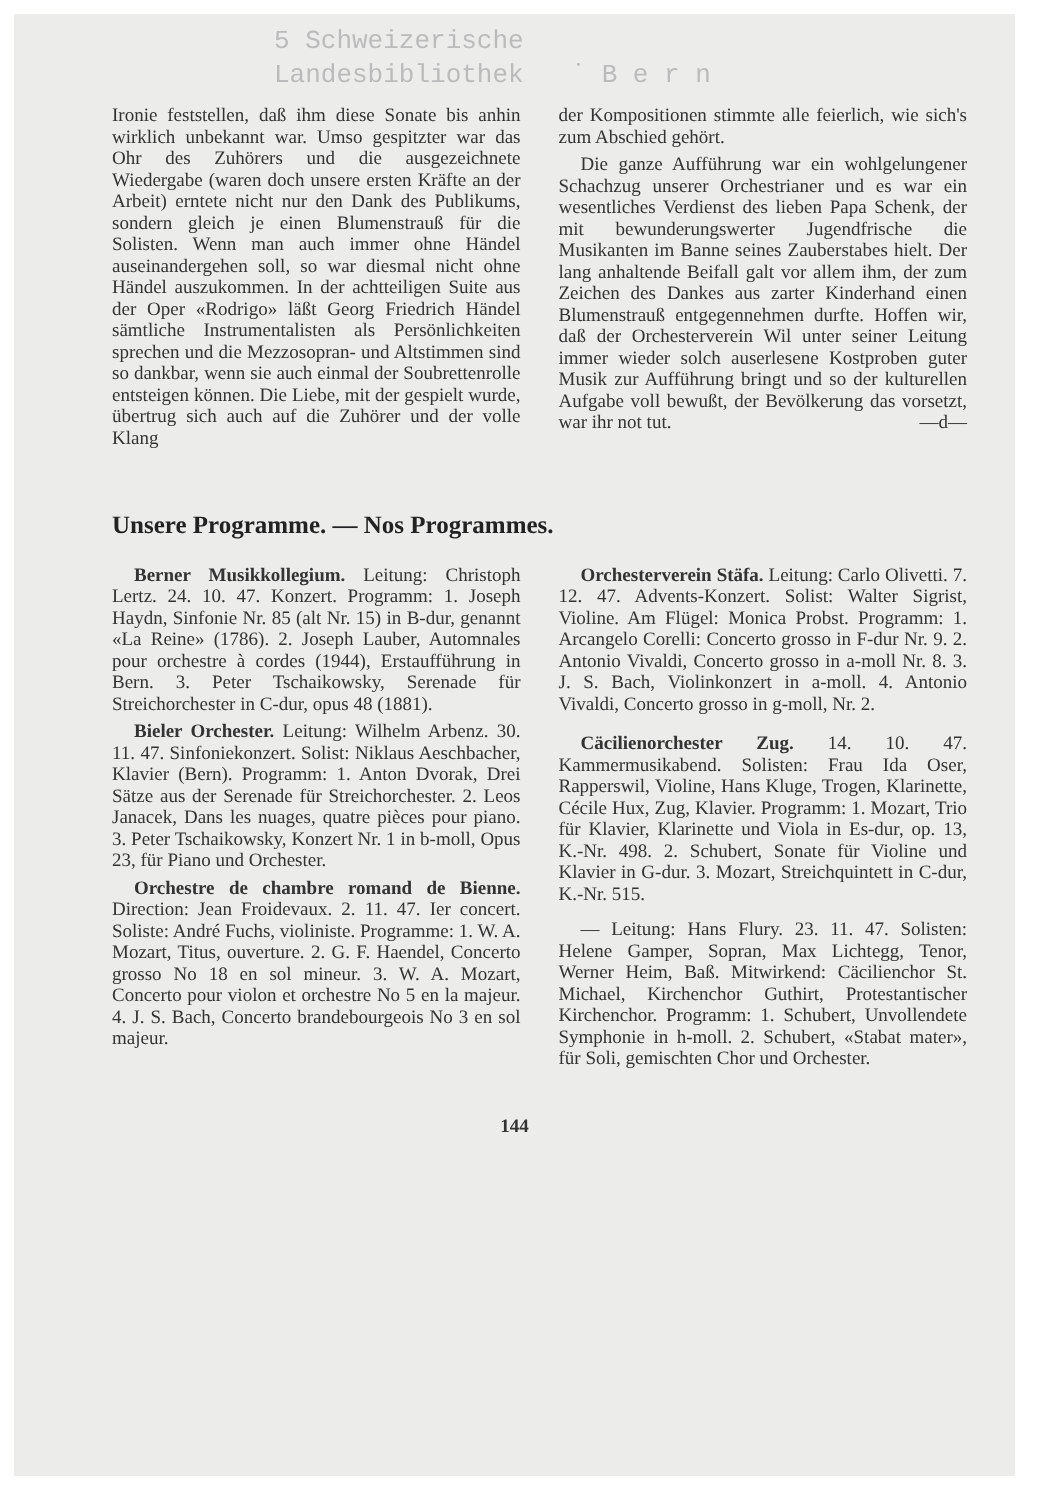5 Schweizerische
Landesbibliothek ˙ B e r n
Ironie feststellen, daß ihm diese Sonate bis anhin wirklich unbekannt war. Umso gespitzter war das Ohr des Zuhörers und die ausgezeichnete Wiedergabe (waren doch unsere ersten Kräfte an der Arbeit) erntete nicht nur den Dank des Publikums, sondern gleich je einen Blumenstrauß für die Solisten. Wenn man auch immer ohne Händel auseinandergehen soll, so war diesmal nicht ohne Händel auszukommen. In der achtteiligen Suite aus der Oper «Rodrigo» läßt Georg Friedrich Händel sämtliche Instrumentalisten als Persönlichkeiten sprechen und die Mezzosopran- und Altstimmen sind so dankbar, wenn sie auch einmal der Soubrettenrolle entsteigen können. Die Liebe, mit der gespielt wurde, übertrug sich auch auf die Zuhörer und der volle Klang
der Kompositionen stimmte alle feierlich, wie sich's zum Abschied gehört.
Die ganze Aufführung war ein wohlgelungener Schachzug unserer Orchestrianer und es war ein wesentliches Verdienst des lieben Papa Schenk, der mit bewunderungswerter Jugendfrische die Musikanten im Banne seines Zauberstabes hielt. Der lang anhaltende Beifall galt vor allem ihm, der zum Zeichen des Dankes aus zarter Kinderhand einen Blumenstrauß entgegennehmen durfte. Hoffen wir, daß der Orchesterverein Wil unter seiner Leitung immer wieder solch auserlesene Kostproben guter Musik zur Aufführung bringt und so der kulturellen Aufgabe voll bewußt, der Bevölkerung das vorsetzt, war ihr not tut. —d—
Unsere Programme. — Nos Programmes.
Berner Musikkollegium. Leitung: Christoph Lertz. 24. 10. 47. Konzert. Programm: 1. Joseph Haydn, Sinfonie Nr. 85 (alt Nr. 15) in B-dur, genannt «La Reine» (1786). 2. Joseph Lauber, Automnales pour orchestre à cordes (1944), Erstaufführung in Bern. 3. Peter Tschaikowsky, Serenade für Streichorchester in C-dur, opus 48 (1881).
Bieler Orchester. Leitung: Wilhelm Arbenz. 30. 11. 47. Sinfoniekonzert. Solist: Niklaus Aeschbacher, Klavier (Bern). Programm: 1. Anton Dvorak, Drei Sätze aus der Serenade für Streichorchester. 2. Leos Janacek, Dans les nuages, quatre pièces pour piano. 3. Peter Tschaikowsky, Konzert Nr. 1 in b-moll, Opus 23, für Piano und Orchester.
Orchestre de chambre romand de Bienne. Direction: Jean Froidevaux. 2. 11. 47. Ier concert. Soliste: André Fuchs, violiniste. Programme: 1. W. A. Mozart, Titus, ouverture. 2. G. F. Haendel, Concerto grosso No 18 en sol mineur. 3. W. A. Mozart, Concerto pour violon et orchestre No 5 en la majeur. 4. J. S. Bach, Concerto brandebourgeois No 3 en sol majeur.
Orchesterverein Stäfa. Leitung: Carlo Olivetti. 7. 12. 47. Advents-Konzert. Solist: Walter Sigrist, Violine. Am Flügel: Monica Probst. Programm: 1. Arcangelo Corelli: Concerto grosso in F-dur Nr. 9. 2. Antonio Vivaldi, Concerto grosso in a-moll Nr. 8. 3. J. S. Bach, Violinkonzert in a-moll. 4. Antonio Vivaldi, Concerto grosso in g-moll, Nr. 2.
Cäcilienorchester Zug. 14. 10. 47. Kammermusikabend. Solisten: Frau Ida Oser, Rapperswil, Violine, Hans Kluge, Trogen, Klarinette, Cécile Hux, Zug, Klavier. Programm: 1. Mozart, Trio für Klavier, Klarinette und Viola in Es-dur, op. 13, K.-Nr. 498. 2. Schubert, Sonate für Violine und Klavier in G-dur. 3. Mozart, Streichquintett in C-dur, K.-Nr. 515.
— Leitung: Hans Flury. 23. 11. 47. Solisten: Helene Gamper, Sopran, Max Lichtegg, Tenor, Werner Heim, Baß. Mitwirkend: Cäcilienchor St. Michael, Kirchenchor Guthirt, Protestantischer Kirchenchor. Programm: 1. Schubert, Unvollendete Symphonie in h-moll. 2. Schubert, «Stabat mater», für Soli, gemischten Chor und Orchester.
144